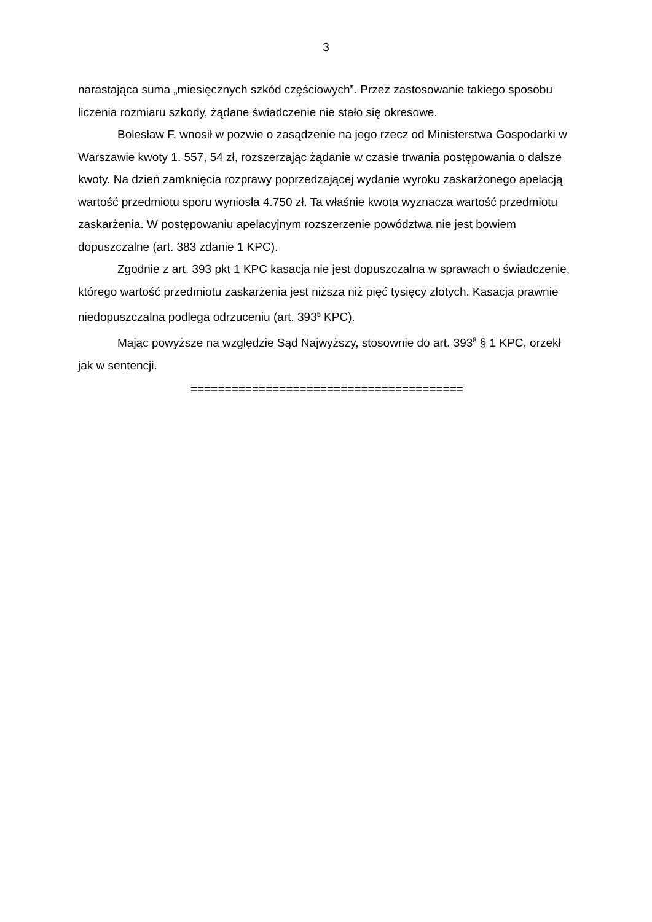3
narastająca suma „miesięcznych szkód częściowych”. Przez zastosowanie takiego sposobu liczenia rozmiaru szkody, żądane świadczenie nie stało się okresowe.
Bolesław F. wnosił w pozwie o zasądzenie na jego rzecz od Ministerstwa Gospodarki w Warszawie kwoty 1. 557, 54 zł, rozszerzając żądanie w czasie trwania postępowania o dalsze kwoty. Na dzień zamknięcia rozprawy poprzedzającej wydanie wyroku zaskarżonego apelacją wartość przedmiotu sporu wyniosła 4.750 zł. Ta właśnie kwota wyznacza wartość przedmiotu zaskarżenia. W postępowaniu apelacyjnym rozszerzenie powództwa nie jest bowiem dopuszczalne (art. 383 zdanie 1 KPC).
Zgodnie z art. 393 pkt 1 KPC kasacja nie jest dopuszczalna w sprawach o świadczenie, którego wartość przedmiotu zaskarżenia jest niższa niż pięć tysięcy złotych. Kasacja prawnie niedopuszczalna podlega odrzuceniu (art. 393<sup>5</sup> KPC).
Mając powyższe na względzie Sąd Najwyższy, stosownie do art. 393<sup>8</sup> § 1 KPC, orzekł jak w sentencji.
========================================